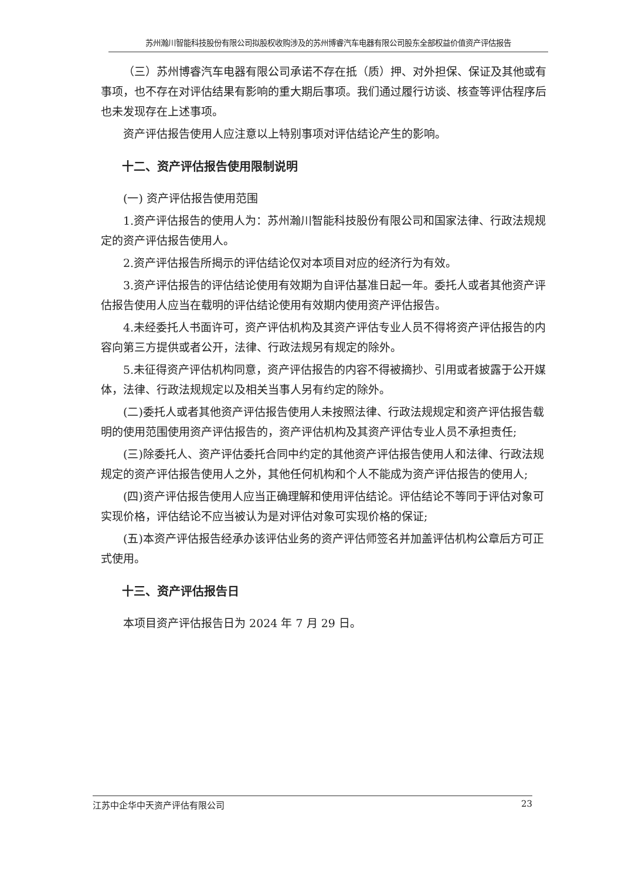苏州瀚川智能科技股份有限公司拟股权收购涉及的苏州博睿汽车电器有限公司股东全部权益价值资产评估报告
（三）苏州博睿汽车电器有限公司承诺不存在抵（质）押、对外担保、保证及其他或有事项，也不存在对评估结果有影响的重大期后事项。我们通过履行访谈、核查等评估程序后也未发现存在上述事项。
资产评估报告使用人应注意以上特别事项对评估结论产生的影响。
十二、资产评估报告使用限制说明
(一) 资产评估报告使用范围
1.资产评估报告的使用人为：苏州瀚川智能科技股份有限公司和国家法律、行政法规规定的资产评估报告使用人。
2.资产评估报告所揭示的评估结论仅对本项目对应的经济行为有效。
3.资产评估报告的评估结论使用有效期为自评估基准日起一年。委托人或者其他资产评估报告使用人应当在载明的评估结论使用有效期内使用资产评估报告。
4.未经委托人书面许可，资产评估机构及其资产评估专业人员不得将资产评估报告的内容向第三方提供或者公开，法律、行政法规另有规定的除外。
5.未征得资产评估机构同意，资产评估报告的内容不得被摘抄、引用或者披露于公开媒体，法律、行政法规规定以及相关当事人另有约定的除外。
(二)委托人或者其他资产评估报告使用人未按照法律、行政法规规定和资产评估报告载明的使用范围使用资产评估报告的，资产评估机构及其资产评估专业人员不承担责任;
(三)除委托人、资产评估委托合同中约定的其他资产评估报告使用人和法律、行政法规规定的资产评估报告使用人之外，其他任何机构和个人不能成为资产评估报告的使用人;
(四)资产评估报告使用人应当正确理解和使用评估结论。评估结论不等同于评估对象可实现价格，评估结论不应当被认为是对评估对象可实现价格的保证;
(五)本资产评估报告经承办该评估业务的资产评估师签名并加盖评估机构公章后方可正式使用。
十三、资产评估报告日
本项目资产评估报告日为 2024 年 7 月 29 日。
江苏中企华中天资产评估有限公司 23